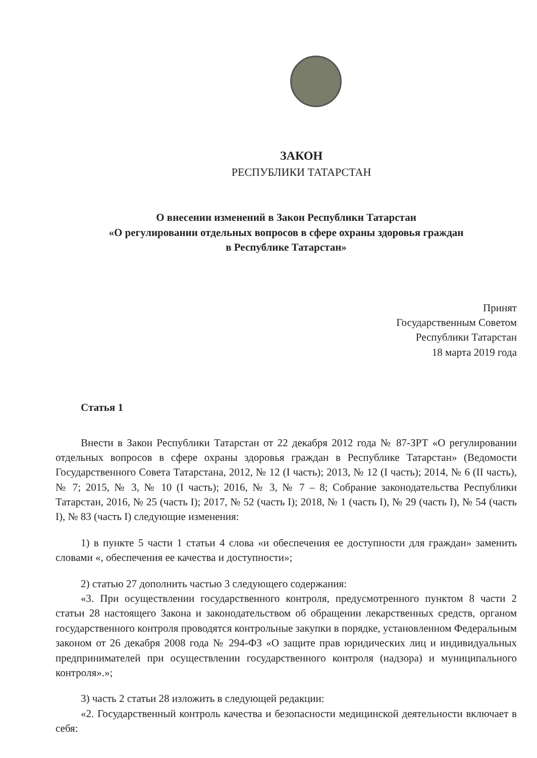ЗАКОН
РЕСПУБЛИКИ ТАТАРСТАН
О внесении изменений в Закон Республики Татарстан
«О регулировании отдельных вопросов в сфере охраны здоровья граждан
в Республике Татарстан»
Принят
Государственным Советом
Республики Татарстан
18 марта 2019 года
Статья 1
Внести в Закон Республики Татарстан от 22 декабря 2012 года № 87-ЗРТ «О регулировании отдельных вопросов в сфере охраны здоровья граждан в Республике Татарстан» (Ведомости Государственного Совета Татарстана, 2012, № 12 (I часть); 2013, № 12 (I часть); 2014, № 6 (II часть), № 7; 2015, № 3, № 10 (I часть); 2016, № 3, № 7 – 8; Собрание законодательства Республики Татарстан, 2016, № 25 (часть I); 2017, № 52 (часть I); 2018, № 1 (часть I), № 29 (часть I), № 54 (часть I), № 83 (часть I) следующие изменения:
1) в пункте 5 части 1 статьи 4 слова «и обеспечения ее доступности для граждан» заменить словами «, обеспечения ее качества и доступности»;
2) статью 27 дополнить частью 3 следующего содержания:
«3. При осуществлении государственного контроля, предусмотренного пунктом 8 части 2 статьи 28 настоящего Закона и законодательством об обращении лекарственных средств, органом государственного контроля проводятся контрольные закупки в порядке, установленном Федеральным законом от 26 декабря 2008 года № 294-ФЗ «О защите прав юридических лиц и индивидуальных предпринимателей при осуществлении государственного контроля (надзора) и муниципального контроля».»;
3) часть 2 статьи 28 изложить в следующей редакции:
«2. Государственный контроль качества и безопасности медицинской деятельности включает в себя: